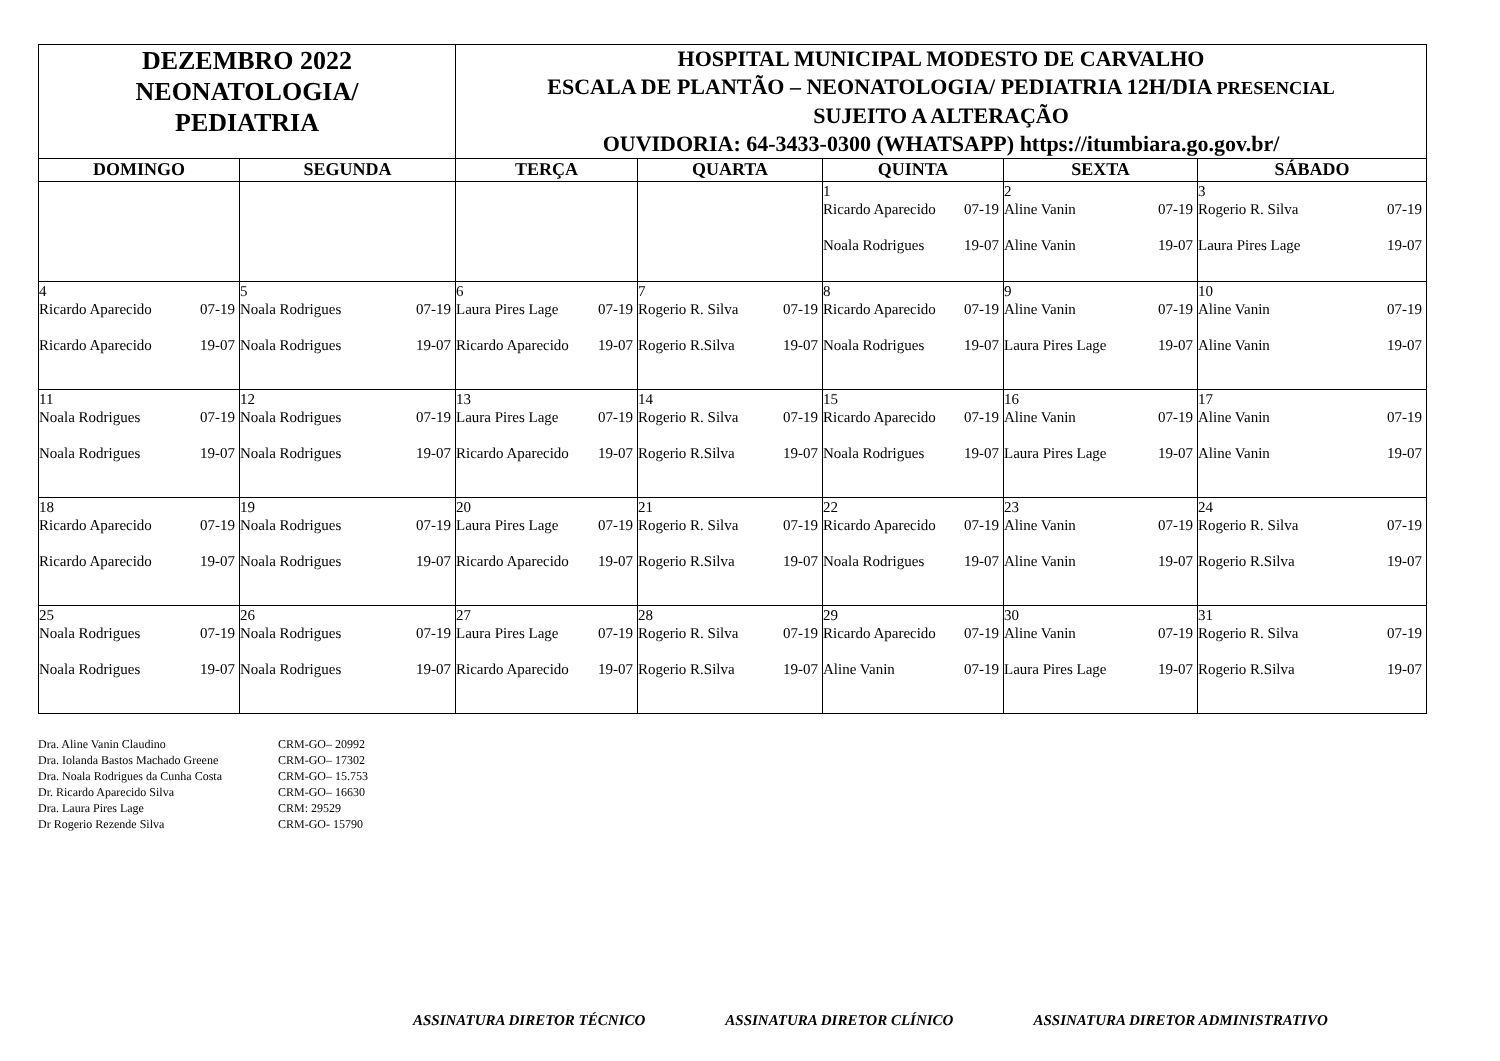| DEZEMBRO 2022 NEONATOLOGIA/ PEDIATRIA | | HOSPITAL MUNICIPAL MODESTO DE CARVALHO ESCALA DE PLANTÃO – NEONATOLOGIA/ PEDIATRIA 12H/DIA PRESENCIAL SUJEITO A ALTERAÇÃO OUVIDORIA: 64-3433-0300 (WHATSAPP) https://itumbiara.go.gov.br/ | | | | |
| DOMINGO | SEGUNDA | TERÇA | QUARTA | QUINTA | SEXTA | SÁBADO |
| | | | | 1 Ricardo Aparecido 07-19 Noala Rodrigues 19-07 | 2 Aline Vanin 07-19 Aline Vanin 19-07 | 3 Rogerio R. Silva 07-19 Laura Pires Lage 19-07 |
| 4 Ricardo Aparecido 07-19 Ricardo Aparecido 19-07 | 5 Noala Rodrigues 07-19 Noala Rodrigues 19-07 | 6 Laura Pires Lage 07-19 Ricardo Aparecido 19-07 | 7 Rogerio R. Silva 07-19 Rogerio R.Silva 19-07 | 8 Ricardo Aparecido 07-19 Noala Rodrigues 19-07 | 9 Aline Vanin 07-19 Laura Pires Lage 19-07 | 10 Aline Vanin 07-19 Aline Vanin 19-07 |
| 11 Noala Rodrigues 07-19 Noala Rodrigues 19-07 | 12 Noala Rodrigues 07-19 Noala Rodrigues 19-07 | 13 Laura Pires Lage 07-19 Ricardo Aparecido 19-07 | 14 Rogerio R. Silva 07-19 Rogerio R.Silva 19-07 | 15 Ricardo Aparecido 07-19 Noala Rodrigues 19-07 | 16 Aline Vanin 07-19 Laura Pires Lage 19-07 | 17 Aline Vanin 07-19 Aline Vanin 19-07 |
| 18 Ricardo Aparecido 07-19 Ricardo Aparecido 19-07 | 19 Noala Rodrigues 07-19 Noala Rodrigues 19-07 | 20 Laura Pires Lage 07-19 Ricardo Aparecido 19-07 | 21 Rogerio R. Silva 07-19 Rogerio R.Silva 19-07 | 22 Ricardo Aparecido 07-19 Noala Rodrigues 19-07 | 23 Aline Vanin 07-19 Aline Vanin 19-07 | 24 Rogerio R. Silva 07-19 Rogerio R.Silva 19-07 |
| 25 Noala Rodrigues 07-19 Noala Rodrigues 19-07 | 26 Noala Rodrigues 07-19 Noala Rodrigues 19-07 | 27 Laura Pires Lage 07-19 Ricardo Aparecido 19-07 | 28 Rogerio R. Silva 07-19 Rogerio R.Silva 19-07 | 29 Ricardo Aparecido 07-19 Aline Vanin 07-19 | 30 Aline Vanin 07-19 Laura Pires Lage 19-07 | 31 Rogerio R. Silva 07-19 Rogerio R.Silva 19-07 |
Dra. Aline Vanin Claudino CRM-GO– 20992
Dra. Iolanda Bastos Machado Greene CRM-GO– 17302
Dra. Noala Rodrigues da Cunha Costa CRM-GO– 15.753
Dr. Ricardo Aparecido Silva CRM-GO– 16630
Dra. Laura Pires Lage CRM: 29529
Dr Rogerio Rezende Silva CRM-GO- 15790
ASSINATURA DIRETOR TÉCNICO ASSINATURA DIRETOR CLÍNICO ASSINATURA DIRETOR ADMINISTRATIVO